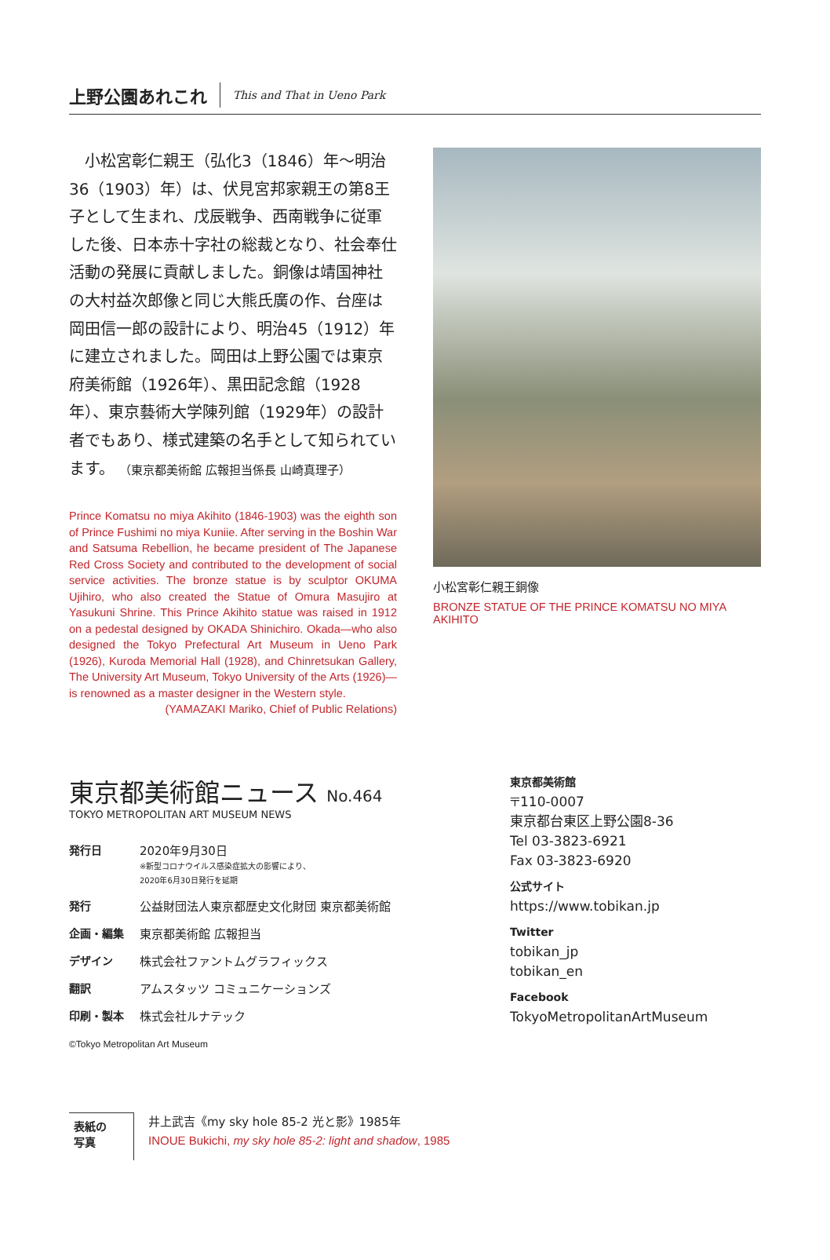上野公園あれこれ This and That in Ueno Park
小松宮彰仁親王（弘化3（1846）年～明治36（1903）年）は、伏見宮邦家親王の第8王子として生まれ、戊辰戦争、西南戦争に従軍した後、日本赤十字社の総裁となり、社会奉仕活動の発展に貢献しました。銅像は靖国神社の大村益次郎像と同じ大熊氏廣の作、台座は岡田信一郎の設計により、明治45（1912）年に建立されました。岡田は上野公園では東京府美術館（1926年）、黒田記念館（1928年）、東京藝術大学陳列館（1929年）の設計者でもあり、様式建築の名手として知られています。 （東京都美術館 広報担当係長 山崎真理子）
Prince Komatsu no miya Akihito (1846-1903) was the eighth son of Prince Fushimi no miya Kuniie. After serving in the Boshin War and Satsuma Rebellion, he became president of The Japanese Red Cross Society and contributed to the development of social service activities. The bronze statue is by sculptor OKUMA Ujihiro, who also created the Statue of Omura Masujiro at Yasukuni Shrine. This Prince Akihito statue was raised in 1912 on a pedestal designed by OKADA Shinichiro. Okada—who also designed the Tokyo Prefectural Art Museum in Ueno Park (1926), Kuroda Memorial Hall (1928), and Chinretsukan Gallery, The University Art Museum, Tokyo University of the Arts (1926)—is renowned as a master designer in the Western style.
(YAMAZAKI Mariko, Chief of Public Relations)
小松宮彰仁親王銅像
BRONZE STATUE OF THE PRINCE KOMATSU NO MIYA AKIHITO
東京都美術館ニュース No.464
TOKYO METROPOLITAN ART MUSEUM NEWS
| 発行日 | 2020年9月30日 ※新型コロナウイルス感染症拡大の影響により、 2020年6月30日発行を延期 |
| 発行 | 公益財団法人東京都歴史文化財団 東京都美術館 |
| 企画・編集 | 東京都美術館 広報担当 |
| デザイン | 株式会社ファントムグラフィックス |
| 翻訳 | アムスタッツ コミュニケーションズ |
| 印刷・製本 | 株式会社ルナテック |
©Tokyo Metropolitan Art Museum
東京都美術館
〒110-0007
東京都台東区上野公園8-36
Tel 03-3823-6921
Fax 03-3823-6920
公式サイト
https://www.tobikan.jp
Twitter
tobikan_jp
tobikan_en
Facebook
TokyoMetropolitanArtMuseum
表紙の
写真
井上武吉《my sky hole 85-2 光と影》1985年
INOUE Bukichi, my sky hole 85-2: light and shadow, 1985